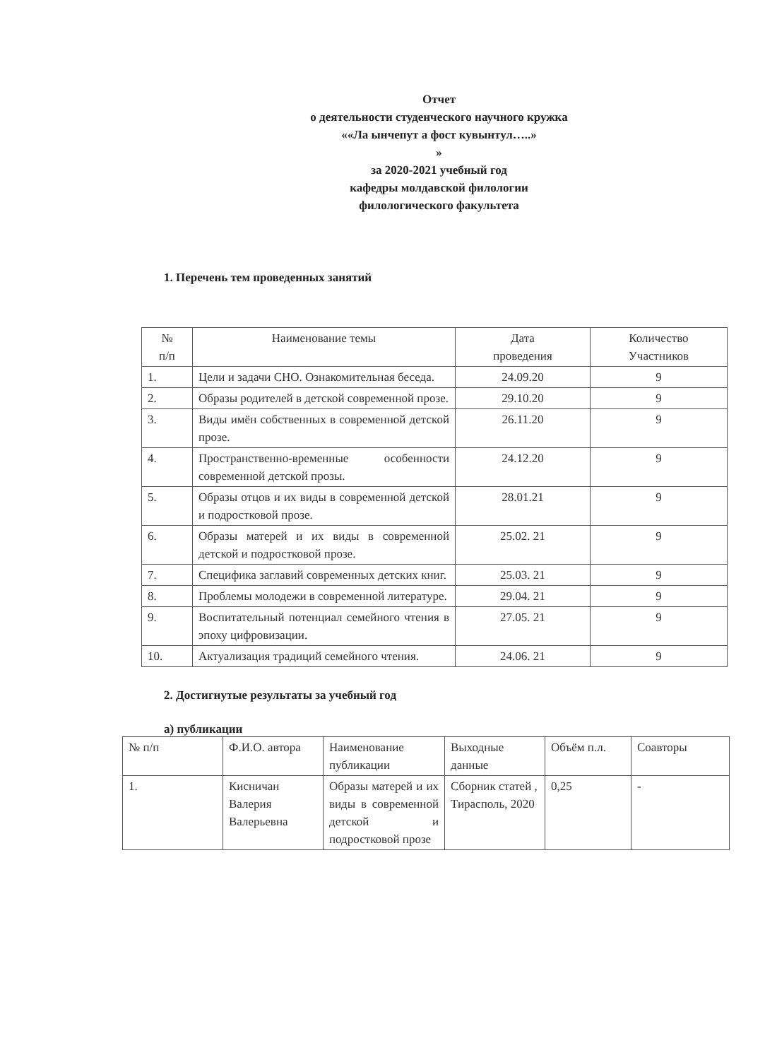Отчет
о деятельности студенческого научного кружка
««Ла ынчепут а фост кувынтул…..»
»
за 2020-2021 учебный год
кафедры молдавской филологии
филологического факультета
1. Перечень тем проведенных занятий
| № п/п | Наименование темы | Дата проведения | Количество Участников |
| --- | --- | --- | --- |
| 1. | Цели и задачи СНО. Ознакомительная беседа. | 24.09.20 | 9 |
| 2. | Образы родителей в детской современной прозе. | 29.10.20 | 9 |
| 3. | Виды имён собственных в современной детской прозе. | 26.11.20 | 9 |
| 4. | Пространственно-временные особенности современной детской прозы. | 24.12.20 | 9 |
| 5. | Образы отцов и их виды в современной детской и подростковой прозе. | 28.01.21 | 9 |
| 6. | Образы матерей и их виды в современной детской и подростковой прозе. | 25.02. 21 | 9 |
| 7. | Специфика заглавий современных детских книг. | 25.03. 21 | 9 |
| 8. | Проблемы молодежи в современной литературе. | 29.04. 21 | 9 |
| 9. | Воспитательный потенциал семейного чтения в эпоху цифровизации. | 27.05. 21 | 9 |
| 10. | Актуализация традиций семейного чтения. | 24.06. 21 | 9 |
2. Достигнутые результаты за учебный год
а) публикации
| № п/п | Ф.И.О. автора | Наименование публикации | Выходные данные | Объём п.л. | Соавторы |
| --- | --- | --- | --- | --- | --- |
| 1. | Кисничан Валерия Валерьевна | Образы матерей и их виды в современной детской и подростковой прозе | Сборник статей , Тирасполь, 2020 | 0,25 | - |